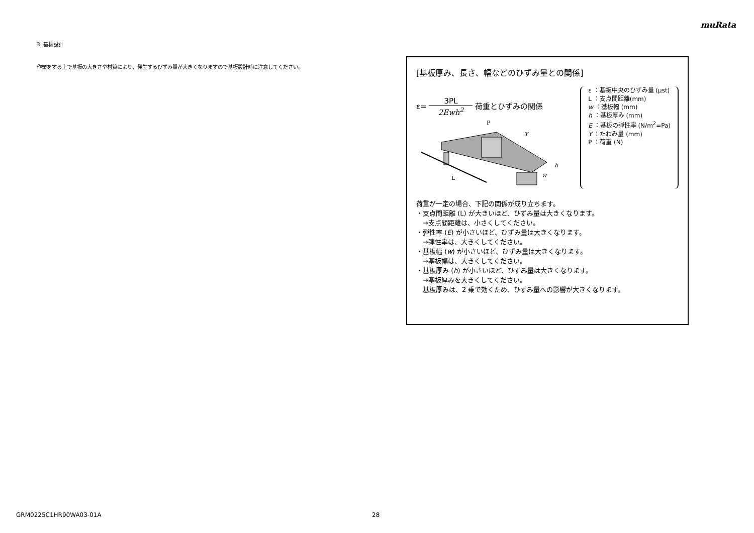muRata
3. 基板設計
作業をする上で基板の大きさや材質により、発生するひずみ量が大きくなりますので基板設計時に注意してください。
[基板厚み、長さ、幅などのひずみ量との関係]
ε= 3PL 2Ewh<sup>2</sup> 荷重とひずみの関係
P
Y
L
h
w
ε ：基板中央のひずみ量 (μst)
L ：支点間距離(mm)
w ：基板幅 (mm)
h ：基板厚み (mm)
E ：基板の弾性率 (N/m<sup>2</sup>=Pa)
Y ：たわみ量 (mm)
P ：荷重 (N)
荷重が一定の場合、下記の関係が成り立ちます。
・支点間距離 (L) が大きいほど、ひずみ量は大きくなります。
　→支点間距離は、小さくしてください。
・弾性率 (E) が小さいほど、ひずみ量は大きくなります。
　→弾性率は、大きくしてください。
・基板幅 (w) が小さいほど、ひずみ量は大きくなります。
　→基板幅は、大きくしてください。
・基板厚み (h) が小さいほど、ひずみ量は大きくなります。
　→基板厚みを大きくしてください。
　基板厚みは、2 乗で効くため、ひずみ量への影響が大きくなります。
GRM0225C1HR90WA03-01A 28